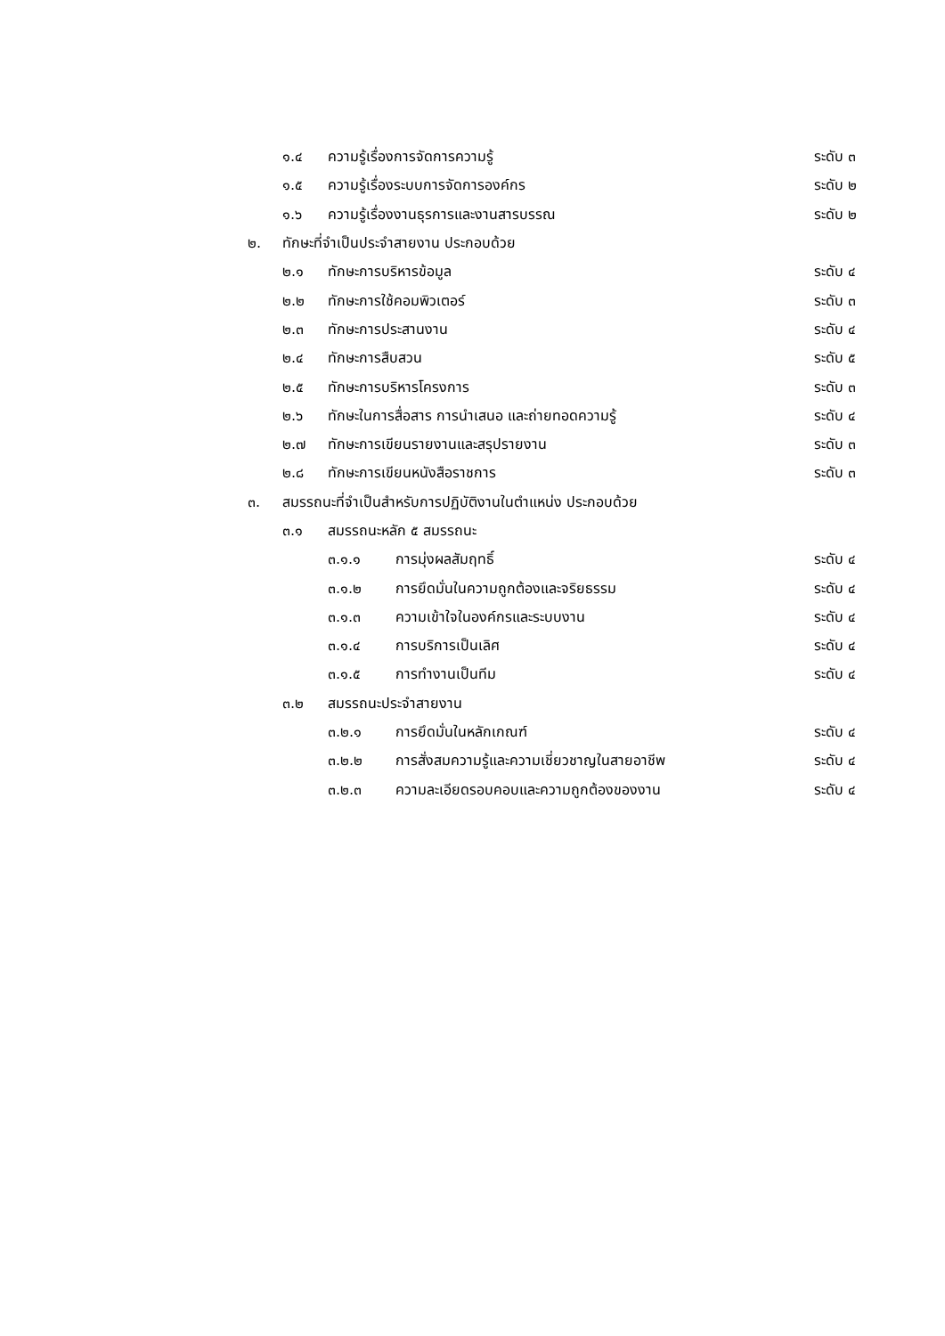๑.๔ ความรู้เรื่องการจัดการความรู้ ระดับ ๓
๑.๕ ความรู้เรื่องระบบการจัดการองค์กร ระดับ ๒
๑.๖ ความรู้เรื่องงานธุรการและงานสารบรรณ ระดับ ๒
๒. ทักษะที่จำเป็นประจำสายงาน ประกอบด้วย
๒.๑ ทักษะการบริหารข้อมูล ระดับ ๔
๒.๒ ทักษะการใช้คอมพิวเตอร์ ระดับ ๓
๒.๓ ทักษะการประสานงาน ระดับ ๔
๒.๔ ทักษะการสืบสวน ระดับ ๕
๒.๕ ทักษะการบริหารโครงการ ระดับ ๓
๒.๖ ทักษะในการสื่อสาร การนำเสนอ และถ่ายทอดความรู้ ระดับ ๔
๒.๗ ทักษะการเขียนรายงานและสรุปรายงาน ระดับ ๓
๒.๘ ทักษะการเขียนหนังสือราชการ ระดับ ๓
๓. สมรรถนะที่จำเป็นสำหรับการปฏิบัติงานในตำแหน่ง ประกอบด้วย
๓.๑ สมรรถนะหลัก ๕ สมรรถนะ
๓.๑.๑ การมุ่งผลสัมฤทธิ์ ระดับ ๔
๓.๑.๒ การยึดมั่นในความถูกต้องและจริยธรรม ระดับ ๔
๓.๑.๓ ความเข้าใจในองค์กรและระบบงาน ระดับ ๔
๓.๑.๔ การบริการเป็นเลิศ ระดับ ๔
๓.๑.๕ การทำงานเป็นทีม ระดับ ๔
๓.๒ สมรรถนะประจำสายงาน
๓.๒.๑ การยึดมั่นในหลักเกณฑ์ ระดับ ๔
๓.๒.๒ การสั่งสมความรู้และความเชี่ยวชาญในสายอาชีพ ระดับ ๔
๓.๒.๓ ความละเอียดรอบคอบและความถูกต้องของงาน ระดับ ๔